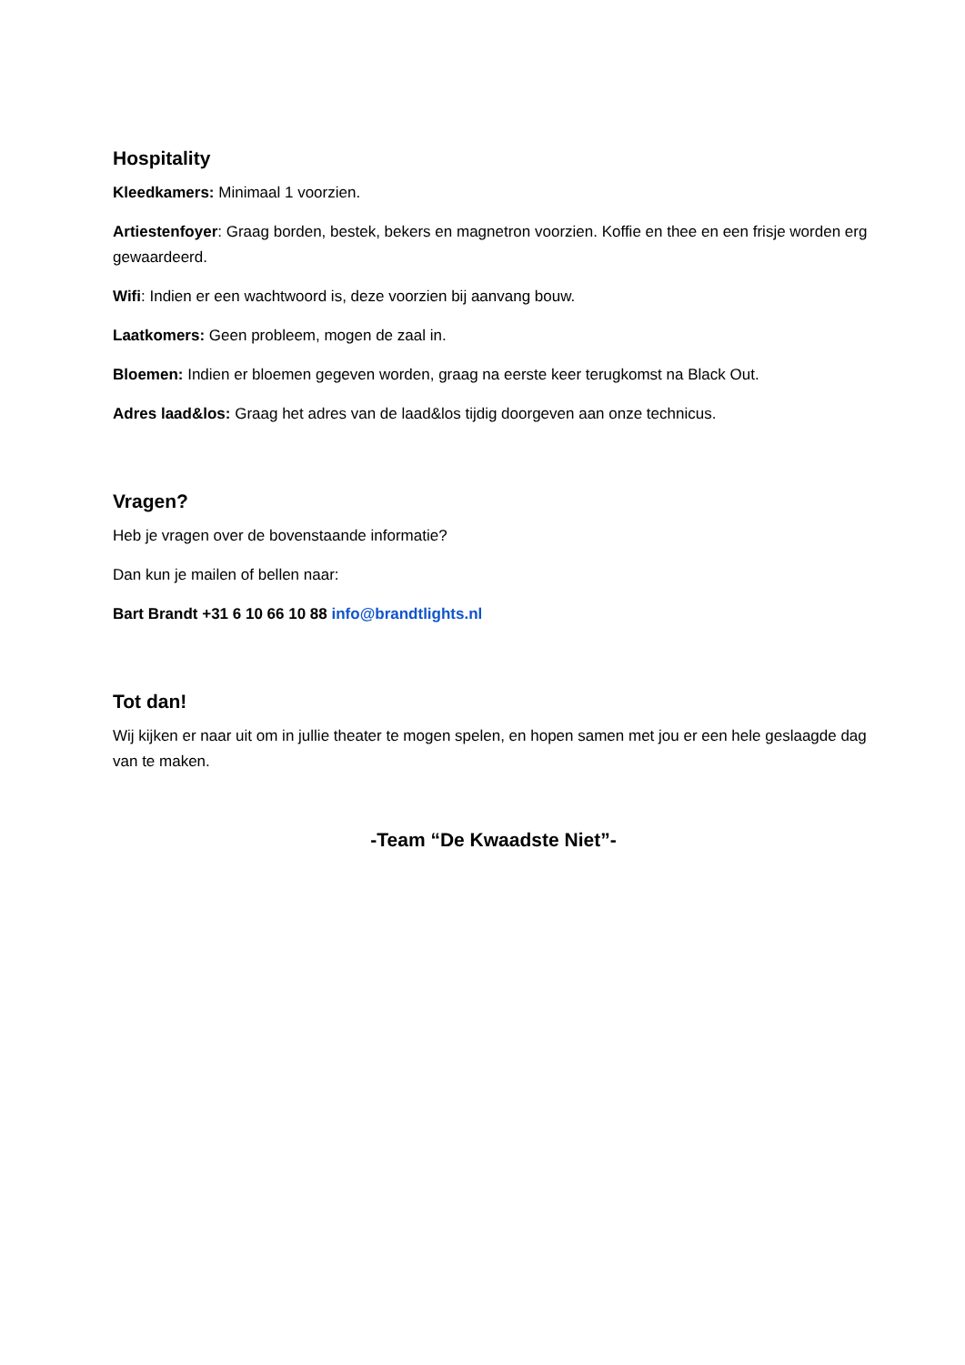Hospitality
Kleedkamers: Minimaal 1 voorzien.
Artiestenfoyer: Graag borden, bestek, bekers en magnetron voorzien. Koffie en thee en een frisje worden erg gewaardeerd.
Wifi: Indien er een wachtwoord is, deze voorzien bij aanvang bouw.
Laatkomers: Geen probleem, mogen de zaal in.
Bloemen: Indien er bloemen gegeven worden, graag na eerste keer terugkomst na Black Out.
Adres laad&los: Graag het adres van de laad&los tijdig doorgeven aan onze technicus.
Vragen?
Heb je vragen over de bovenstaande informatie?
Dan kun je mailen of bellen naar:
Bart Brandt +31 6 10 66 10 88 info@brandtlights.nl
Tot dan!
Wij kijken er naar uit om in jullie theater te mogen spelen, en hopen samen met jou er een hele geslaagde dag van te maken.
-Team “De Kwaadste Niet”-